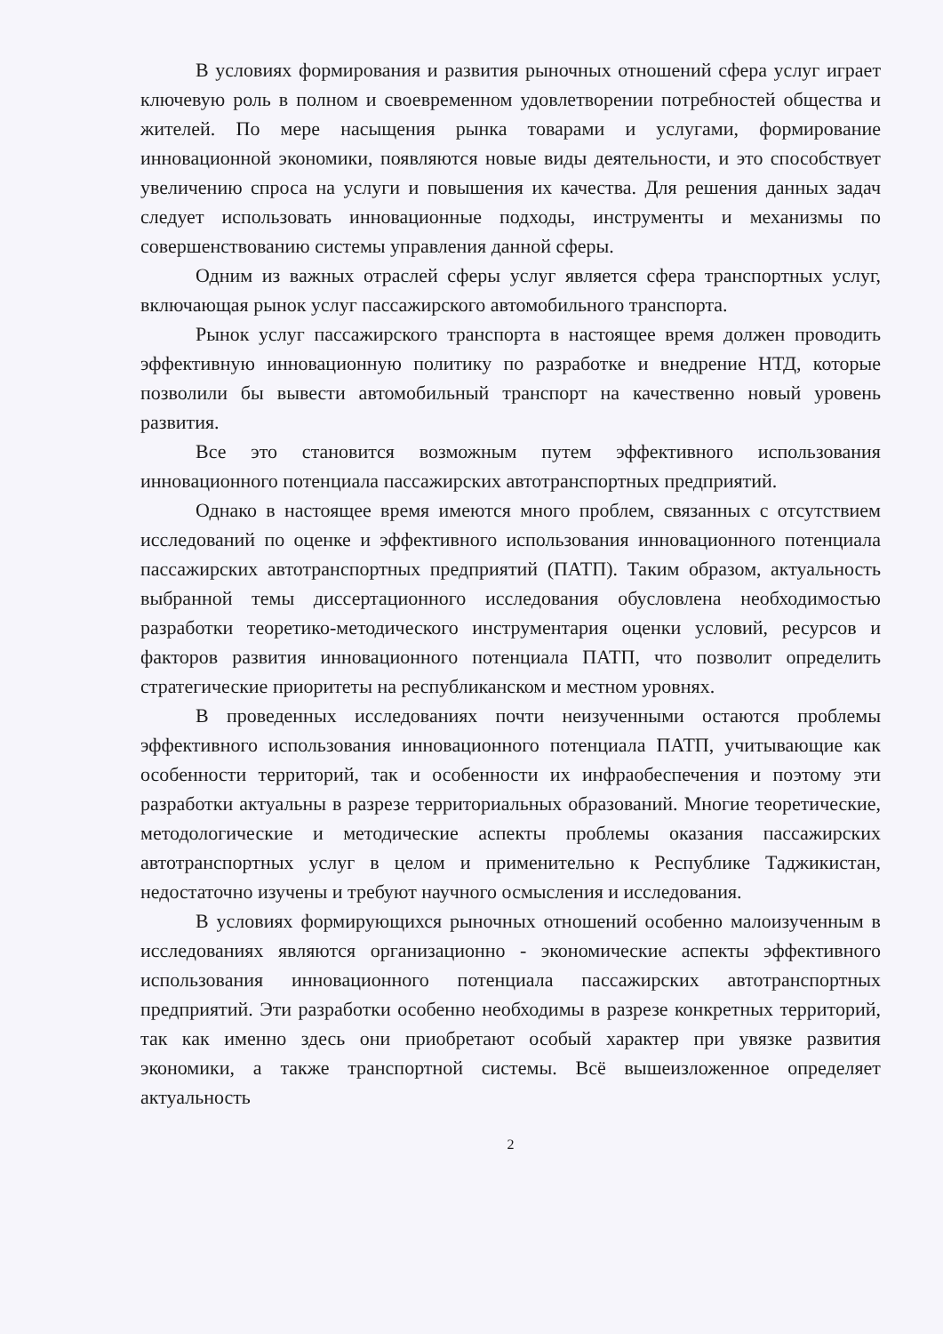В условиях формирования и развития рыночных отношений сфера услуг играет ключевую роль в полном и своевременном удовлетворении потребностей общества и жителей. По мере насыщения рынка товарами и услугами, формирование инновационной экономики, появляются новые виды деятельности, и это способствует увеличению спроса на услуги и повышения их качества. Для решения данных задач следует использовать инновационные подходы, инструменты и механизмы по совершенствованию системы управления данной сферы.
Одним из важных отраслей сферы услуг является сфера транспортных услуг, включающая рынок услуг пассажирского автомобильного транспорта.
Рынок услуг пассажирского транспорта в настоящее время должен проводить эффективную инновационную политику по разработке и внедрение НТД, которые позволили бы вывести автомобильный транспорт на качественно новый уровень развития.
Все это становится возможным путем эффективного использования инновационного потенциала пассажирских автотранспортных предприятий.
Однако в настоящее время имеются много проблем, связанных с отсутствием исследований по оценке и эффективного использования инновационного потенциала пассажирских автотранспортных предприятий (ПАТП). Таким образом, актуальность выбранной темы диссертационного исследования обусловлена необходимостью разработки теоретико-методического инструментария оценки условий, ресурсов и факторов развития инновационного потенциала ПАТП, что позволит определить стратегические приоритеты на республиканском и местном уровнях.
В проведенных исследованиях почти неизученными остаются проблемы эффективного использования инновационного потенциала ПАТП, учитывающие как особенности территорий, так и особенности их инфраобеспечения и поэтому эти разработки актуальны в разрезе территориальных образований. Многие теоретические, методологические и методические аспекты проблемы оказания пассажирских автотранспортных услуг в целом и применительно к Республике Таджикистан, недостаточно изучены и требуют научного осмысления и исследования.
В условиях формирующихся рыночных отношений особенно малоизученным в исследованиях являются организационно - экономические аспекты эффективного использования инновационного потенциала пассажирских автотранспортных предприятий. Эти разработки особенно необходимы в разрезе конкретных территорий, так как именно здесь они приобретают особый характер при увязке развития экономики, а также транспортной системы. Всё вышеизложенное определяет актуальность
2